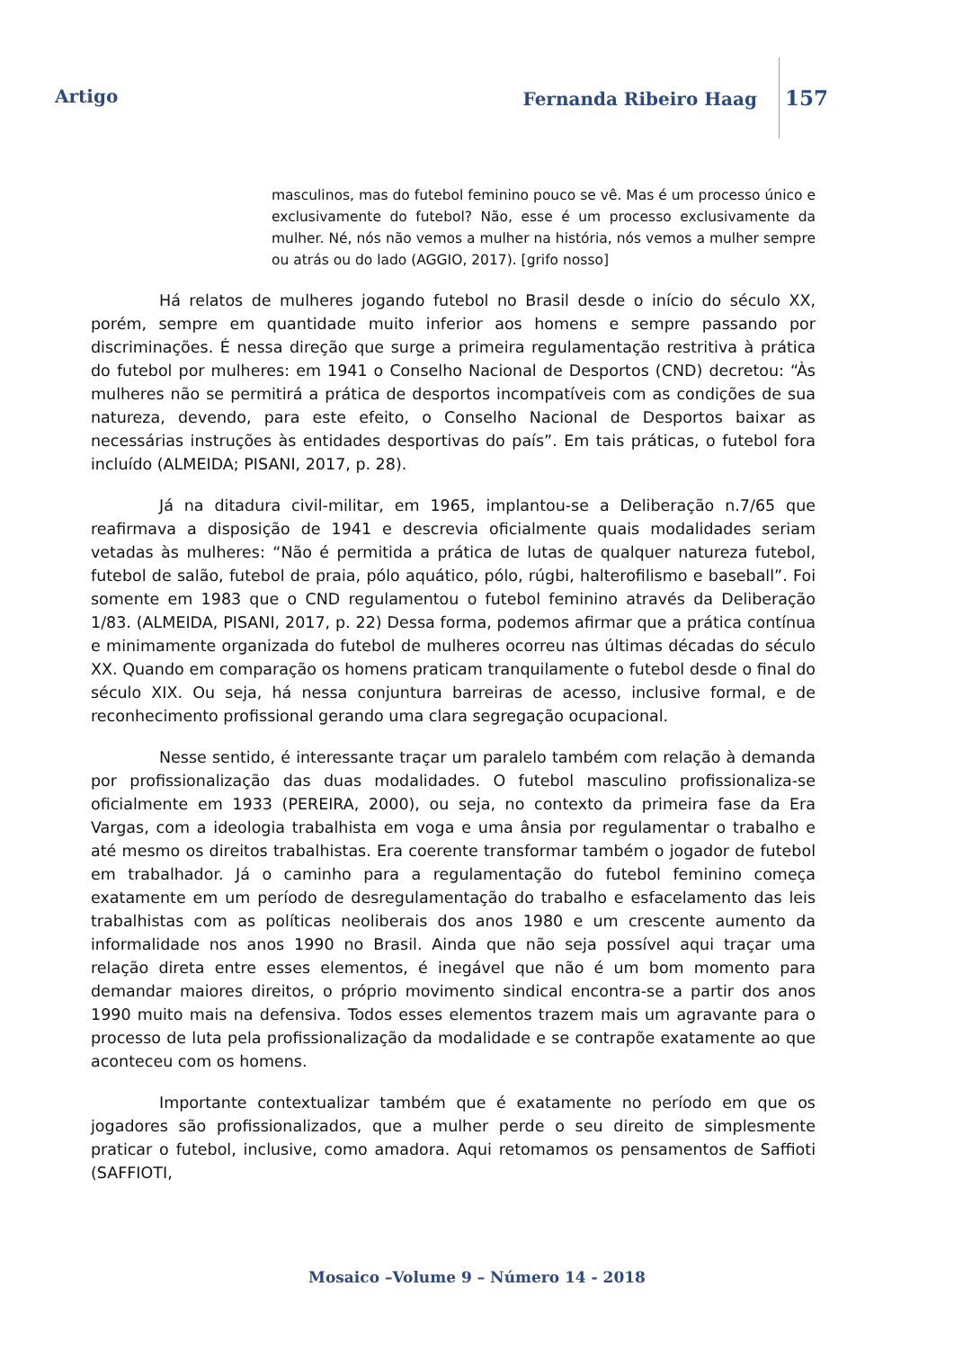Artigo Fernanda Ribeiro Haag 157
masculinos, mas do futebol feminino pouco se vê. Mas é um processo único e exclusivamente do futebol? Não, esse é um processo exclusivamente da mulher. Né, nós não vemos a mulher na história, nós vemos a mulher sempre ou atrás ou do lado (AGGIO, 2017). [grifo nosso]
Há relatos de mulheres jogando futebol no Brasil desde o início do século XX, porém, sempre em quantidade muito inferior aos homens e sempre passando por discriminações. É nessa direção que surge a primeira regulamentação restritiva à prática do futebol por mulheres: em 1941 o Conselho Nacional de Desportos (CND) decretou: “Às mulheres não se permitirá a prática de desportos incompatíveis com as condições de sua natureza, devendo, para este efeito, o Conselho Nacional de Desportos baixar as necessárias instruções às entidades desportivas do país”. Em tais práticas, o futebol fora incluído (ALMEIDA; PISANI, 2017, p. 28).
Já na ditadura civil-militar, em 1965, implantou-se a Deliberação n.7/65 que reafirmava a disposição de 1941 e descrevia oficialmente quais modalidades seriam vetadas às mulheres: “Não é permitida a prática de lutas de qualquer natureza futebol, futebol de salão, futebol de praia, pólo aquático, pólo, rúgbi, halterofilismo e baseball”. Foi somente em 1983 que o CND regulamentou o futebol feminino através da Deliberação 1/83. (ALMEIDA, PISANI, 2017, p. 22) Dessa forma, podemos afirmar que a prática contínua e minimamente organizada do futebol de mulheres ocorreu nas últimas décadas do século XX. Quando em comparação os homens praticam tranquilamente o futebol desde o final do século XIX. Ou seja, há nessa conjuntura barreiras de acesso, inclusive formal, e de reconhecimento profissional gerando uma clara segregação ocupacional.
Nesse sentido, é interessante traçar um paralelo também com relação à demanda por profissionalização das duas modalidades. O futebol masculino profissionaliza-se oficialmente em 1933 (PEREIRA, 2000), ou seja, no contexto da primeira fase da Era Vargas, com a ideologia trabalhista em voga e uma ânsia por regulamentar o trabalho e até mesmo os direitos trabalhistas. Era coerente transformar também o jogador de futebol em trabalhador. Já o caminho para a regulamentação do futebol feminino começa exatamente em um período de desregulamentação do trabalho e esfacelamento das leis trabalhistas com as políticas neoliberais dos anos 1980 e um crescente aumento da informalidade nos anos 1990 no Brasil. Ainda que não seja possível aqui traçar uma relação direta entre esses elementos, é inegável que não é um bom momento para demandar maiores direitos, o próprio movimento sindical encontra-se a partir dos anos 1990 muito mais na defensiva. Todos esses elementos trazem mais um agravante para o processo de luta pela profissionalização da modalidade e se contrapõe exatamente ao que aconteceu com os homens.
Importante contextualizar também que é exatamente no período em que os jogadores são profissionalizados, que a mulher perde o seu direito de simplesmente praticar o futebol, inclusive, como amadora. Aqui retomamos os pensamentos de Saffioti (SAFFIOTI,
Mosaico –Volume 9 – Número 14 - 2018